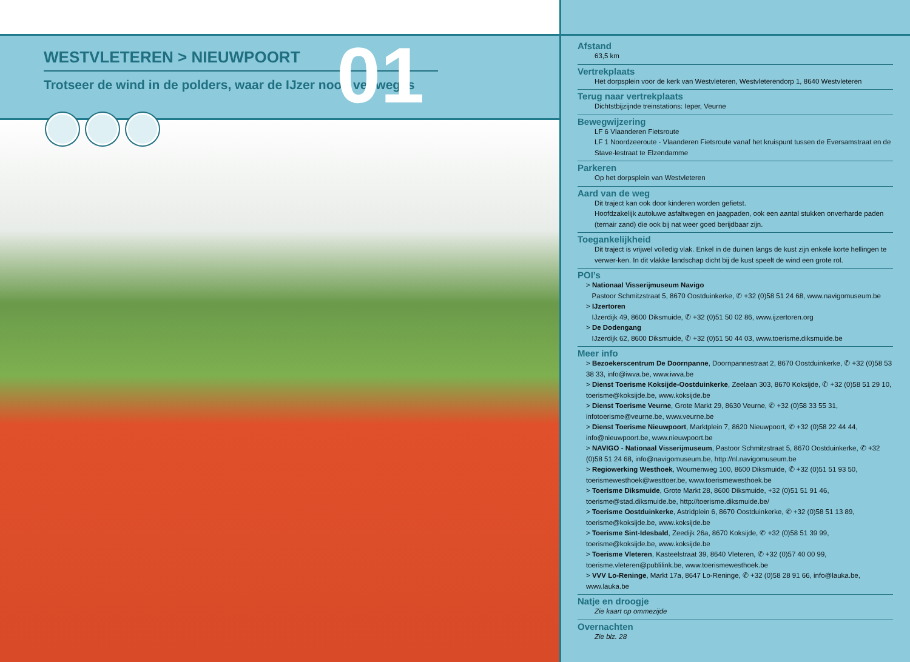01
WESTVLETEREN > NIEUWPOORT
Trotseer de wind in de polders, waar de IJzer nooit ver weg is
Afstand
63,5 km
Vertrekplaats
Het dorpsplein voor de kerk van Westvleteren, Westvleterendorp 1, 8640 Westvleteren
Terug naar vertrekplaats
Dichtstbijzijnde treinstations: Ieper, Veurne
Bewegwijzering
LF 6 Vlaanderen Fietsroute
LF 1 Noordzeeroute - Vlaanderen Fietsroute vanaf het kruispunt tussen de Eversamstraat en de Stave-lestraat te Elzendamme
Parkeren
Op het dorpsplein van Westvleteren
Aard van de weg
Dit traject kan ook door kinderen worden gefietst.
Hoofdzakelijk autoluwe asfaltwegen en jaagpaden, ook een aantal stukken onverharde paden (ternair zand) die ook bij nat weer goed berijdbaar zijn.
Toegankelijkheid
Dit traject is vrijwel volledig vlak. Enkel in de duinen langs de kust zijn enkele korte hellingen te verwer-ken. In dit vlakke landschap dicht bij de kust speelt de wind een grote rol.
POI’s
> Nationaal Visserijmuseum Navigo
Pastoor Schmitzstraat 5, 8670 Oostduinkerke, ✆ +32 (0)58 51 24 68, www.navigomuseum.be
> IJzertoren
IJzerdijk 49, 8600 Diksmuide, ✆ +32 (0)51 50 02 86, www.ijzertoren.org
> De Dodengang
IJzerdijk 62, 8600 Diksmuide, ✆ +32 (0)51 50 44 03, www.toerisme.diksmuide.be
Meer info
> Bezoekerscentrum De Doornpanne, Doornpannestraat 2, 8670 Oostduinkerke, ✆ +32 (0)58 53 38 33, info@iwva.be, www.iwva.be
> Dienst Toerisme Koksijde-Oostduinkerke, Zeelaan 303, 8670 Koksijde, ✆ +32 (0)58 51 29 10, toerisme@koksijde.be, www.koksijde.be
> Dienst Toerisme Veurne, Grote Markt 29, 8630 Veurne, ✆ +32 (0)58 33 55 31, infotoerisme@veurne.be, www.veurne.be
> Dienst Toerisme Nieuwpoort, Marktplein 7, 8620 Nieuwpoort, ✆ +32 (0)58 22 44 44, info@nieuwpoort.be, www.nieuwpoort.be
> NAVIGO - Nationaal Visserijmuseum, Pastoor Schmitzstraat 5, 8670 Oostduinkerke, ✆ +32 (0)58 51 24 68, info@navigomuseum.be, http://nl.navigomuseum.be
> Regiowerking Westhoek, Woumenweg 100, 8600 Diksmuide, ✆ +32 (0)51 51 93 50, toerismewesthoek@westtoer.be, www.toerismewesthoek.be
> Toerisme Diksmuide, Grote Markt 28, 8600 Diksmuide, +32 (0)51 51 91 46, toerisme@stad.diksmuide.be, http://toerisme.diksmuide.be/
> Toerisme Oostduinkerke, Astridplein 6, 8670 Oostduinkerke, ✆ +32 (0)58 51 13 89, toerisme@koksijde.be, www.koksijde.be
> Toerisme Sint-Idesbald, Zeedijk 26a, 8670 Koksijde, ✆ +32 (0)58 51 39 99, toerisme@koksijde.be, www.koksijde.be
> Toerisme Vleteren, Kasteelstraat 39, 8640 Vleteren, ✆ +32 (0)57 40 00 99, toerisme.vleteren@publilink.be, www.toerismewesthoek.be
> VVV Lo-Reninge, Markt 17a, 8647 Lo-Reninge, ✆ +32 (0)58 28 91 66, info@lauka.be, www.lauka.be
Natje en droogje
Zie kaart op ommezijde
Overnachten
Zie blz. 28